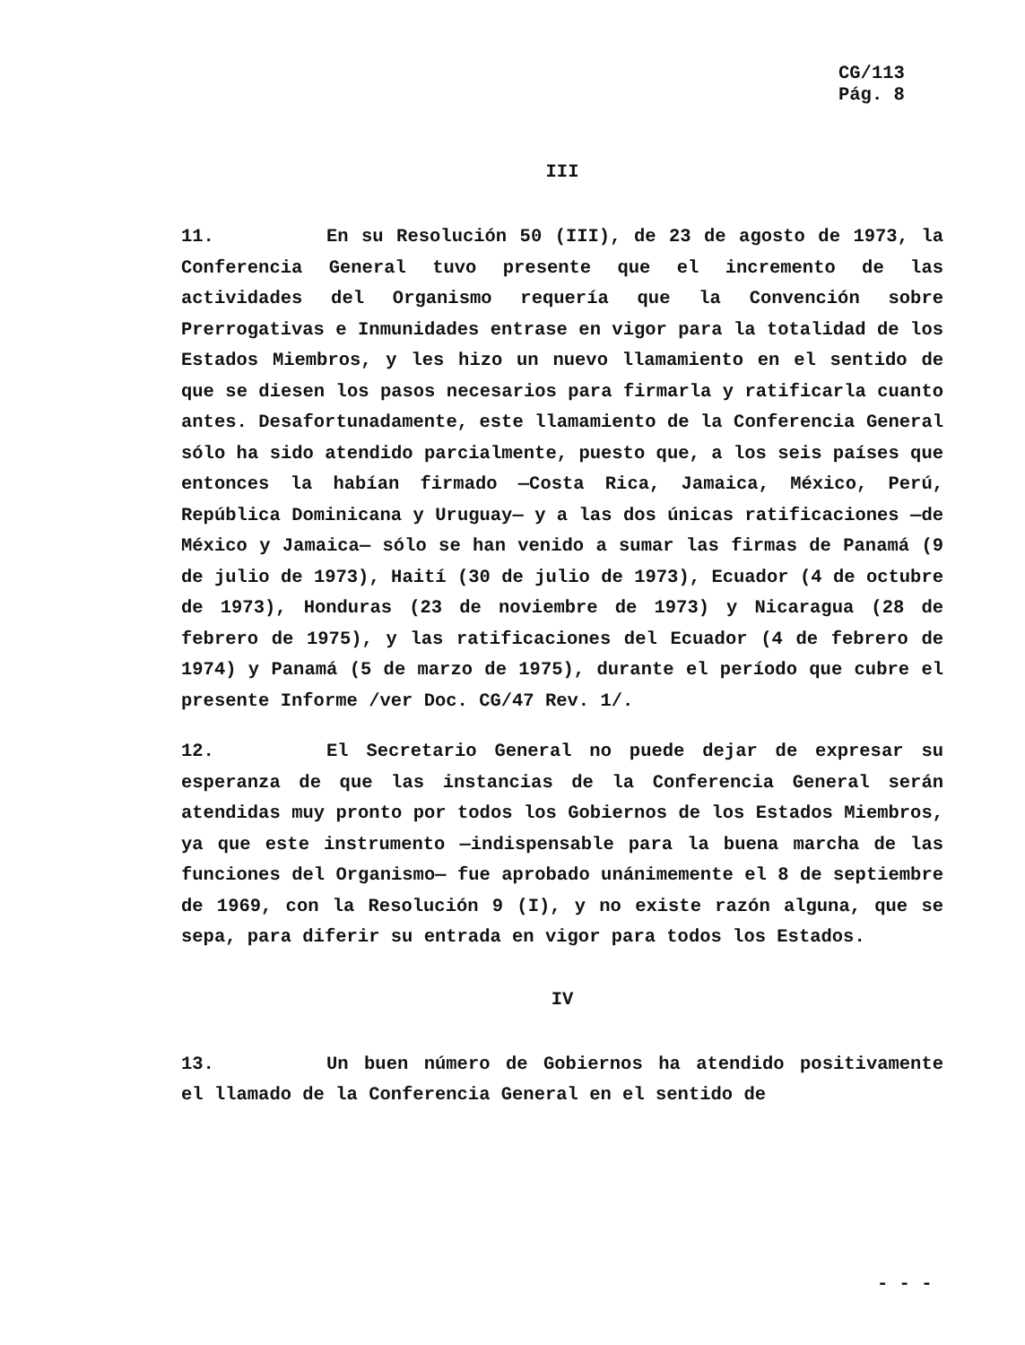CG/113
Pág. 8
III
11. En su Resolución 50 (III), de 23 de agosto de 1973, la Conferencia General tuvo presente que el incremento de las actividades del Organismo requería que la Convención sobre Prerrogativas e Inmunidades entrase en vigor para la totalidad de los Estados Miembros, y les hizo un nuevo llamamiento en el sentido de que se diesen los pasos necesarios para firmarla y ratificarla cuanto antes. Desafortunadamente, este llamamiento de la Conferencia General sólo ha sido atendido parcialmente, puesto que, a los seis países que entonces la habían firmado —Costa Rica, Jamaica, México, Perú, República Dominicana y Uruguay— y a las dos únicas ratificaciones —de México y Jamaica— sólo se han venido a sumar las firmas de Panamá (9 de julio de 1973), Haití (30 de julio de 1973), Ecuador (4 de octubre de 1973), Honduras (23 de noviembre de 1973) y Nicaragua (28 de febrero de 1975), y las ratificaciones del Ecuador (4 de febrero de 1974) y Panamá (5 de marzo de 1975), durante el período que cubre el presente Informe /ver Doc. CG/47 Rev. 1/.
12. El Secretario General no puede dejar de expresar su esperanza de que las instancias de la Conferencia General serán atendidas muy pronto por todos los Gobiernos de los Estados Miembros, ya que este instrumento —indispensable para la buena marcha de las funciones del Organismo— fue aprobado unánimemente el 8 de septiembre de 1969, con la Resolución 9 (I), y no existe razón alguna, que se sepa, para diferir su entrada en vigor para todos los Estados.
IV
13. Un buen número de Gobiernos ha atendido positivamente el llamado de la Conferencia General en el sentido de
- - -